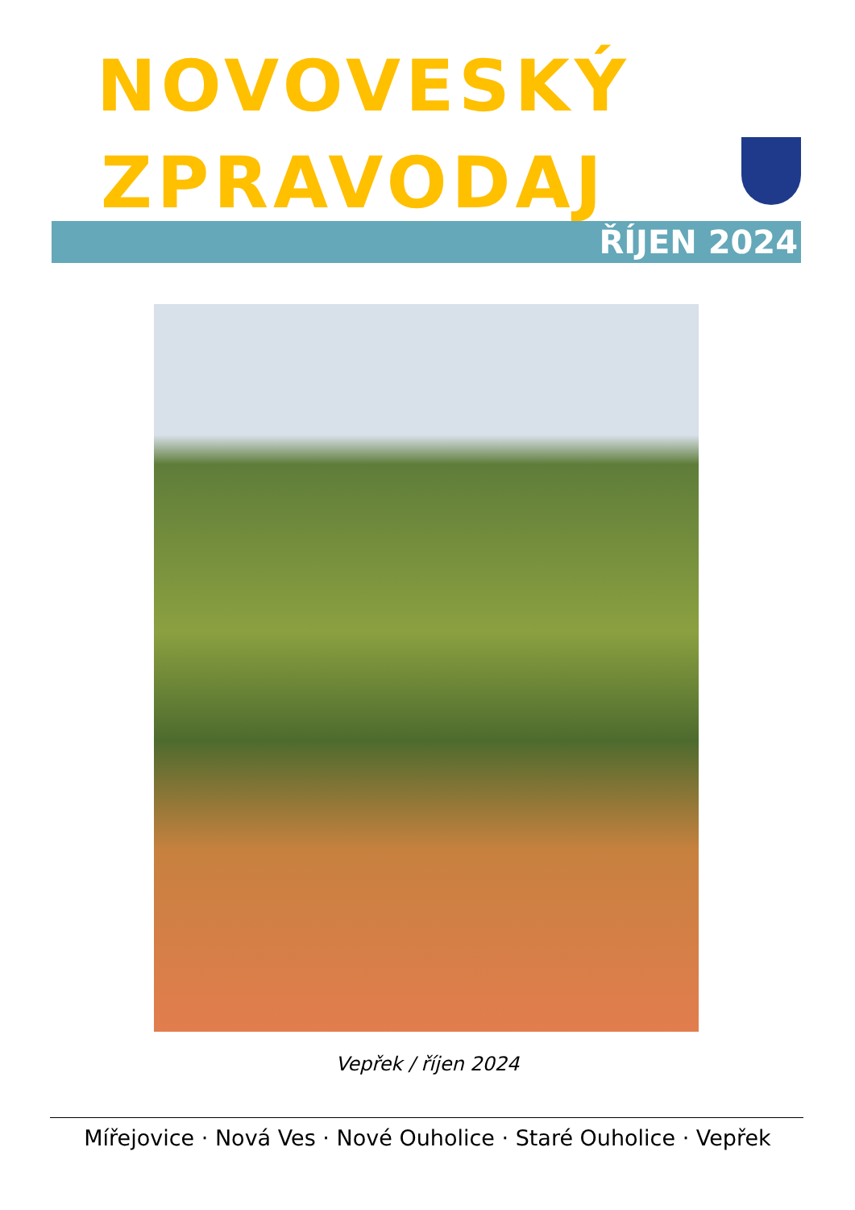NOVOVESKÝ
ZPRAVODAJ
ŘÍJEN 2024
Vepřek / říjen 2024
Mířejovice · Nová Ves · Nové Ouholice · Staré Ouholice · Vepřek